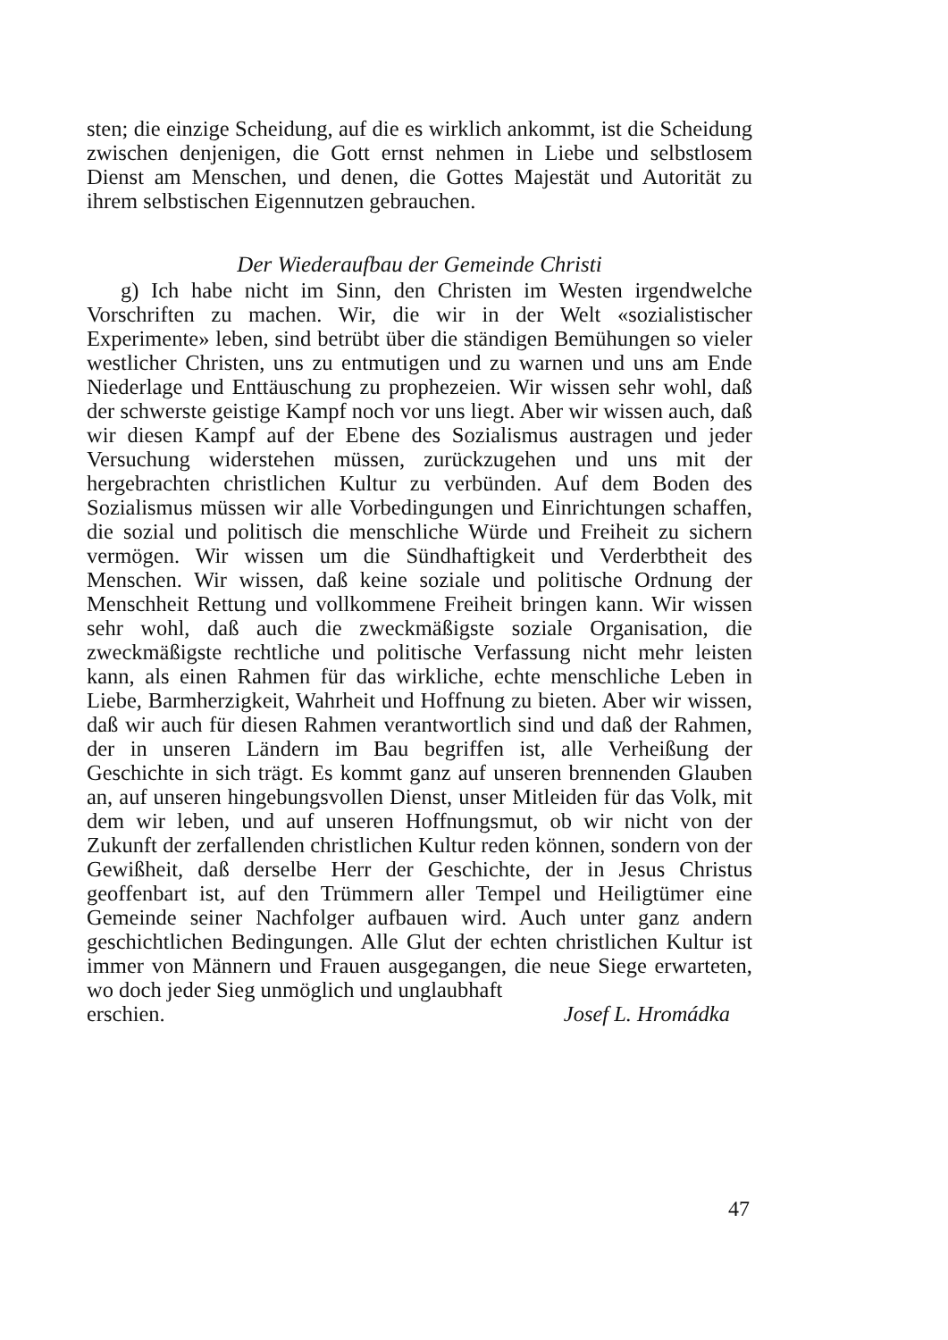sten; die einzige Scheidung, auf die es wirklich ankommt, ist die Scheidung zwischen denjenigen, die Gott ernst nehmen in Liebe und selbstlosem Dienst am Menschen, und denen, die Gottes Majestät und Autorität zu ihrem selbstischen Eigennutzen gebrauchen.
Der Wiederaufbau der Gemeinde Christi
g) Ich habe nicht im Sinn, den Christen im Westen irgendwelche Vorschriften zu machen. Wir, die wir in der Welt «sozialistischer Experimente» leben, sind betrübt über die ständigen Bemühungen so vieler westlicher Christen, uns zu entmutigen und zu warnen und uns am Ende Niederlage und Enttäuschung zu prophezeien. Wir wissen sehr wohl, daß der schwerste geistige Kampf noch vor uns liegt. Aber wir wissen auch, daß wir diesen Kampf auf der Ebene des Sozialismus austragen und jeder Versuchung widerstehen müssen, zurückzugehen und uns mit der hergebrachten christlichen Kultur zu verbünden. Auf dem Boden des Sozialismus müssen wir alle Vorbedingungen und Einrichtungen schaffen, die sozial und politisch die menschliche Würde und Freiheit zu sichern vermögen. Wir wissen um die Sündhaftigkeit und Verderbtheit des Menschen. Wir wissen, daß keine soziale und politische Ordnung der Menschheit Rettung und vollkommene Freiheit bringen kann. Wir wissen sehr wohl, daß auch die zweckmäßigste soziale Organisation, die zweckmäßigste rechtliche und politische Verfassung nicht mehr leisten kann, als einen Rahmen für das wirkliche, echte menschliche Leben in Liebe, Barmherzigkeit, Wahrheit und Hoffnung zu bieten. Aber wir wissen, daß wir auch für diesen Rahmen verantwortlich sind und daß der Rahmen, der in unseren Ländern im Bau begriffen ist, alle Verheißung der Geschichte in sich trägt. Es kommt ganz auf unseren brennenden Glauben an, auf unseren hingebungsvollen Dienst, unser Mitleiden für das Volk, mit dem wir leben, und auf unseren Hoffnungsmut, ob wir nicht von der Zukunft der zerfallenden christlichen Kultur reden können, sondern von der Gewißheit, daß derselbe Herr der Geschichte, der in Jesus Christus geoffenbart ist, auf den Trümmern aller Tempel und Heiligtümer eine Gemeinde seiner Nachfolger aufbauen wird. Auch unter ganz andern geschichtlichen Bedingungen. Alle Glut der echten christlichen Kultur ist immer von Männern und Frauen ausgegangen, die neue Siege erwarteten, wo doch jeder Sieg unmöglich und unglaubhaft
erschien. Josef L. Hromádka
47